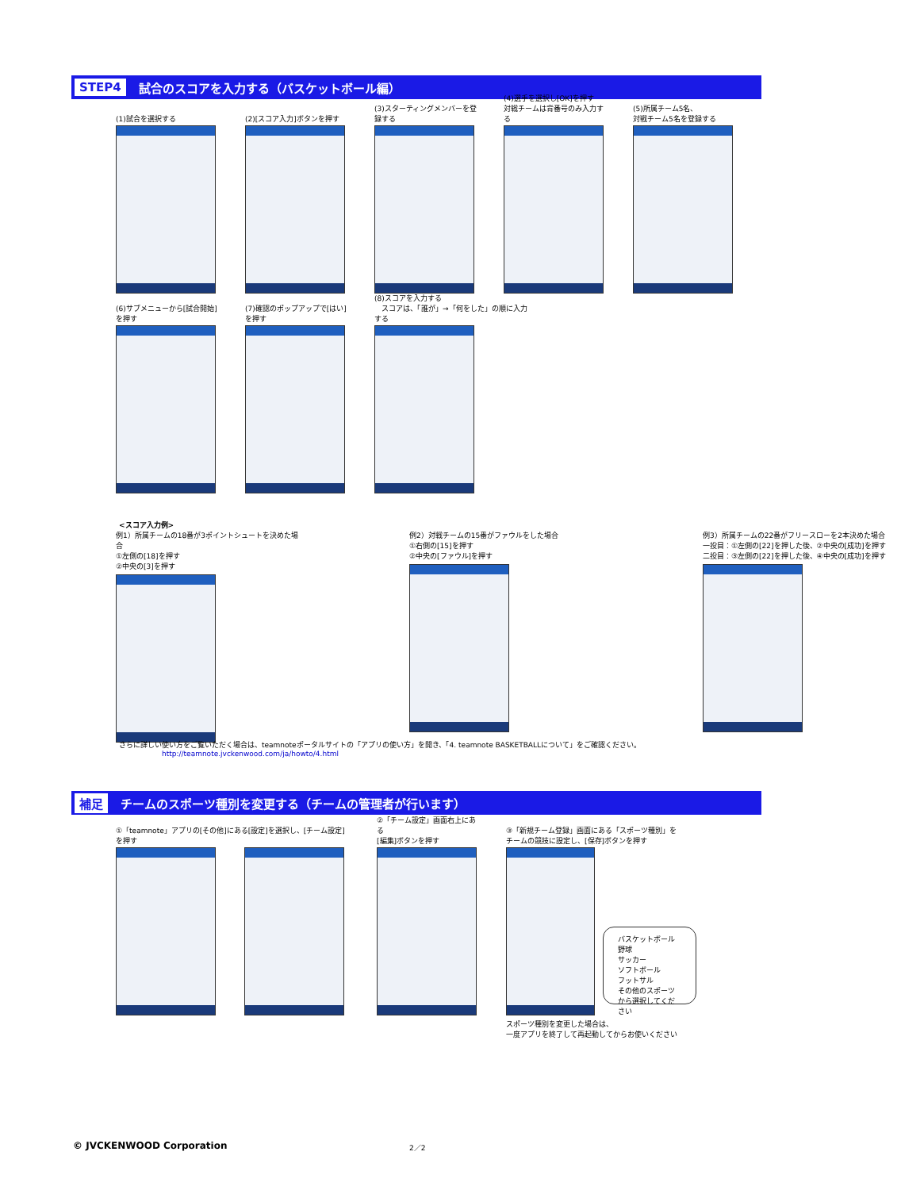STEP4 試合のスコアを入力する（バスケットボール編）
(1)試合を選択する (2)[スコア入力]ボタンを押す (3)スターティングメンバーを登録する
(4)選手を選択し[OK]を押す
対戦チームは背番号のみ入力する
(5)所属チーム5名、
対戦チーム5名を登録する
(6)サブメニューから[試合開始]を押す
(7)確認のポップアップで[はい]を押す
(8)スコアを入力する
　スコアは、「誰が」→「何をした」の順に入力する
<スコア入力例>
例1）所属チームの18番が3ポイントシュートを決めた場合
①左側の[18]を押す
②中央の[3]を押す
例2）対戦チームの15番がファウルをした場合
①右側の[15]を押す
②中央の[ファウル]を押す
例3）所属チームの22番がフリースローを2本決めた場合
一投目：①左側の[22]を押した後、②中央の[成功]を押す
二投目：③左側の[22]を押した後、④中央の[成功]を押す
さらに詳しい使い方をご覧いただく場合は、teamnoteポータルサイトの「アプリの使い方」を開き、「4. teamnote BASKETBALLについて」をご確認ください。
http://teamnote.jvckenwood.com/ja/howto/4.html
補足 チームのスポーツ種別を変更する（チームの管理者が行います）
①「teamnote」アプリの[その他]にある[設定]を選択し、[チーム設定]を押す
②「チーム設定」画面右上にある
[編集]ボタンを押す
③「新規チーム登録」画面にある「スポーツ種別」を
チームの競技に設定し、[保存]ボタンを押す
バスケットボール
野球
サッカー
ソフトボール
フットサル
その他のスポーツ
から選択してください
スポーツ種別を変更した場合は、
一度アプリを終了して再起動してからお使いください
© JVCKENWOOD Corporation 2／2